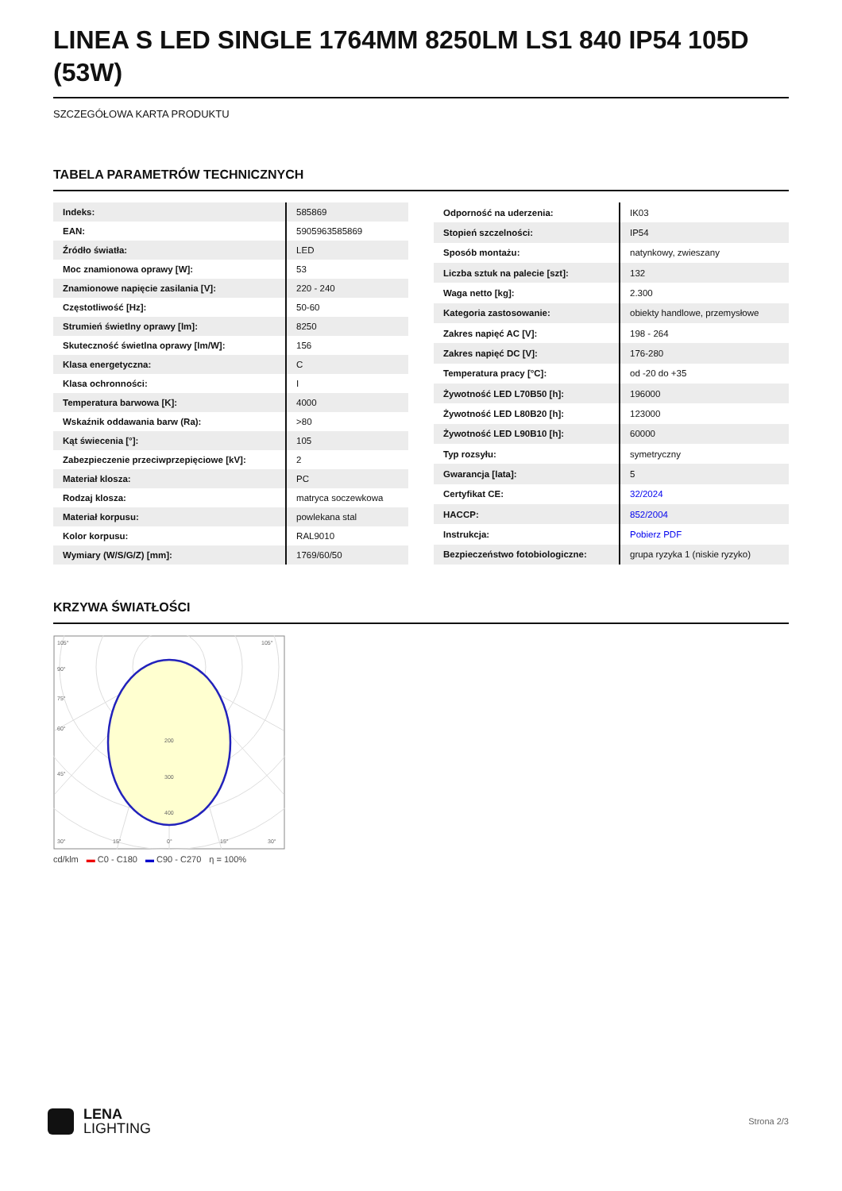LINEA S LED SINGLE 1764MM 8250LM LS1 840 IP54 105D (53W)
SZCZEGÓŁOWA KARTA PRODUKTU
TABELA PARAMETRÓW TECHNICZNYCH
| Indeks: | 585869 |
| EAN: | 5905963585869 |
| Źródło światła: | LED |
| Moc znamionowa oprawy [W]: | 53 |
| Znamionowe napięcie zasilania [V]: | 220 - 240 |
| Częstotliwość [Hz]: | 50-60 |
| Strumień świetlny oprawy [lm]: | 8250 |
| Skuteczność świetlna oprawy [lm/W]: | 156 |
| Klasa energetyczna: | C |
| Klasa ochronności: | I |
| Temperatura barwowa [K]: | 4000 |
| Wskaźnik oddawania barw (Ra): | >80 |
| Kąt świecenia [°]: | 105 |
| Zabezpieczenie przeciwprzepięciowe [kV]: | 2 |
| Materiał klosza: | PC |
| Rodzaj klosza: | matryca soczewkowa |
| Materiał korpusu: | powlekana stal |
| Kolor korpusu: | RAL9010 |
| Wymiary (W/S/G/Z) [mm]: | 1769/60/50 |
| Odporność na uderzenia: | IK03 |
| Stopień szczelności: | IP54 |
| Sposób montażu: | natynkowy, zwieszany |
| Liczba sztuk na palecie [szt]: | 132 |
| Waga netto [kg]: | 2.300 |
| Kategoria zastosowanie: | obiekty handlowe, przemysłowe |
| Zakres napięć AC [V]: | 198 - 264 |
| Zakres napięć DC [V]: | 176-280 |
| Temperatura pracy [°C]: | od -20 do +35 |
| Żywotność LED L70B50 [h]: | 196000 |
| Żywotność LED L80B20 [h]: | 123000 |
| Żywotność LED L90B10 [h]: | 60000 |
| Typ rozsyłu: | symetryczny |
| Gwarancja [lata]: | 5 |
| Certyfikat CE: | 32/2024 |
| HACCP: | 852/2004 |
| Instrukcja: | Pobierz PDF |
| Bezpieczeństwo fotobiologiczne: | grupa ryzyka 1 (niskie ryzyko) |
KRZYWA ŚWIATŁOŚCI
105°
105°
90°
75°
60°
45°
200
300
400
30°
15°
0°
15°
30°
cd/klm ▬ C0 - C180 ▬ C90 - C270 η = 100%
LENA
LIGHTING
Strona 2/3